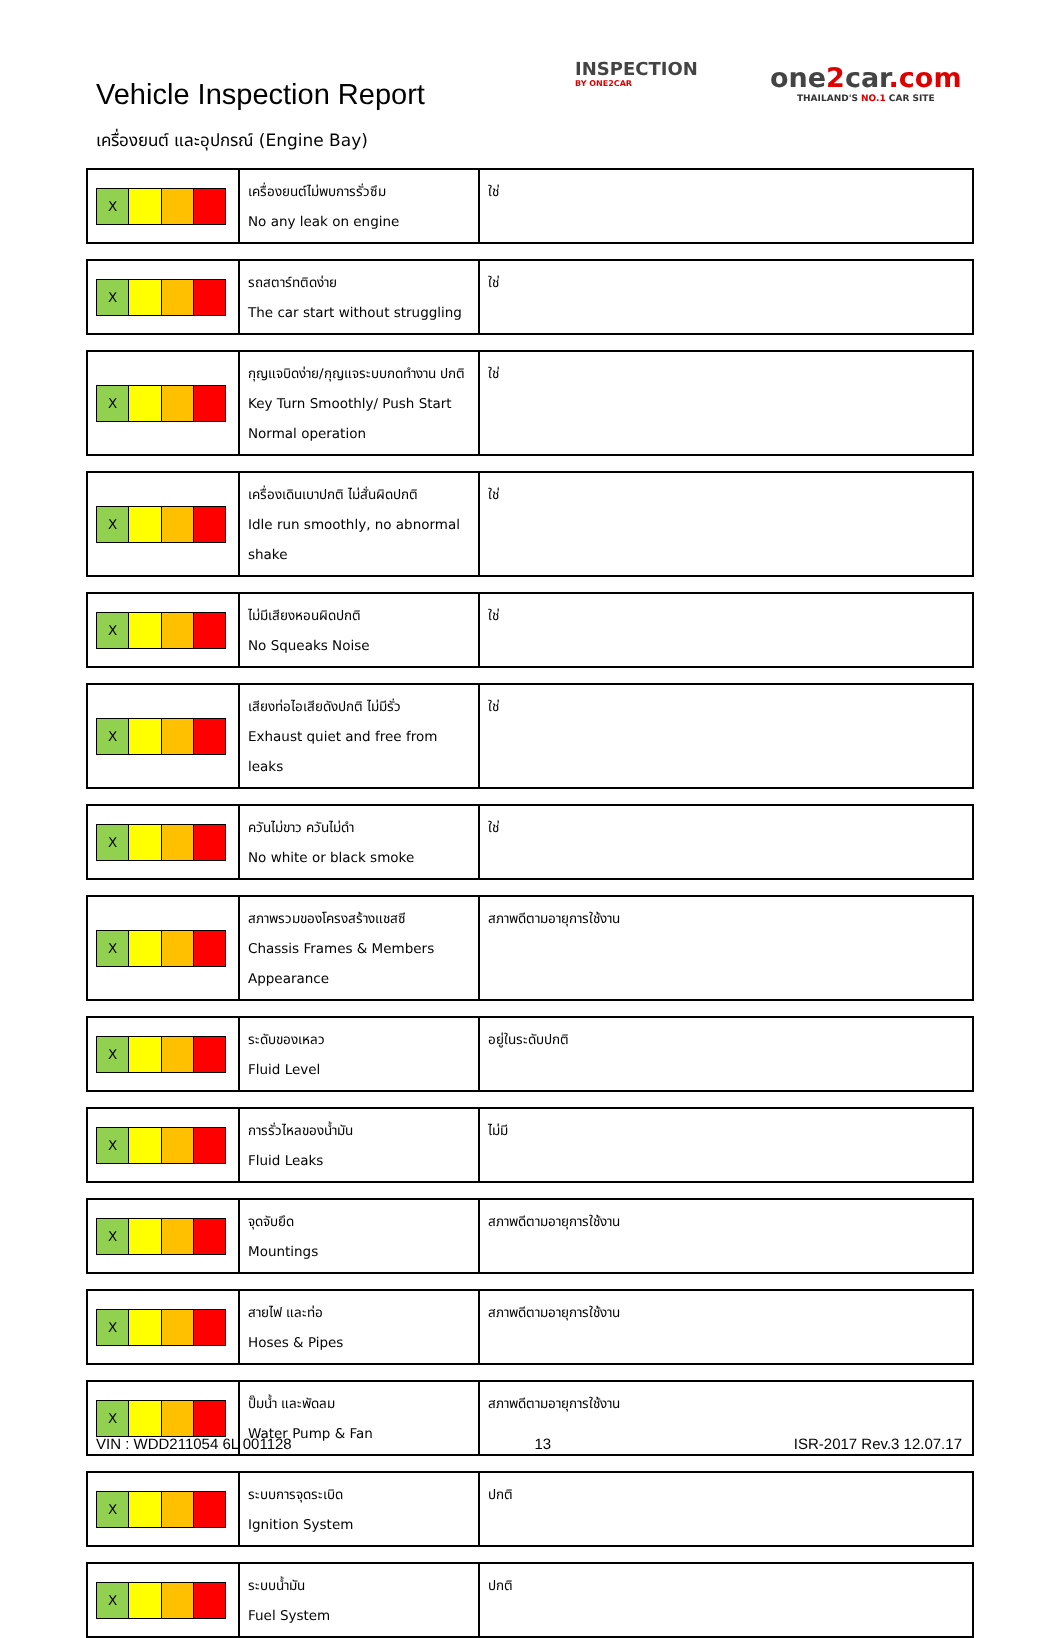Vehicle Inspection Report
INSPECTION
BY ONE2CAR
one2car.com
THAILAND'S NO.1 CAR SITE
เครื่องยนต์ และอุปกรณ์ (Engine Bay)
| X | เครื่องยนต์ไม่พบการรั่วซึม No any leak on engine | ใช่ |
| X | รถสตาร์ทติดง่าย The car start without struggling | ใช่ |
| X | กุญแจบิดง่าย/กุญแจระบบกดทำงาน ปกติ Key Turn Smoothly/ Push Start Normal operation | ใช่ |
| X | เครื่องเดินเบาปกติ ไม่สั่นผิดปกติ Idle run smoothly, no abnormal shake | ใช่ |
| X | ไม่มีเสียงหอนผิดปกติ No Squeaks Noise | ใช่ |
| X | เสียงท่อไอเสียดังปกติ ไม่มีรั่ว Exhaust quiet and free from leaks | ใช่ |
| X | ควันไม่ขาว ควันไม่ดำ No white or black smoke | ใช่ |
| X | สภาพรวมของโครงสร้างแชสซี Chassis Frames & Members Appearance | สภาพดีตามอายุการใช้งาน |
| X | ระดับของเหลว Fluid Level | อยู่ในระดับปกติ |
| X | การรั่วไหลของน้ำมัน Fluid Leaks | ไม่มี |
| X | จุดจับยึด Mountings | สภาพดีตามอายุการใช้งาน |
| X | สายไฟ และท่อ Hoses & Pipes | สภาพดีตามอายุการใช้งาน |
| X | ปั๊มน้ำ และพัดลม Water Pump & Fan | สภาพดีตามอายุการใช้งาน |
| X | ระบบการจุดระเบิด Ignition System | ปกติ |
| X | ระบบน้ำมัน Fuel System | ปกติ |
VIN : WDD211054 6L 001128 13 ISR-2017 Rev.3 12.07.17